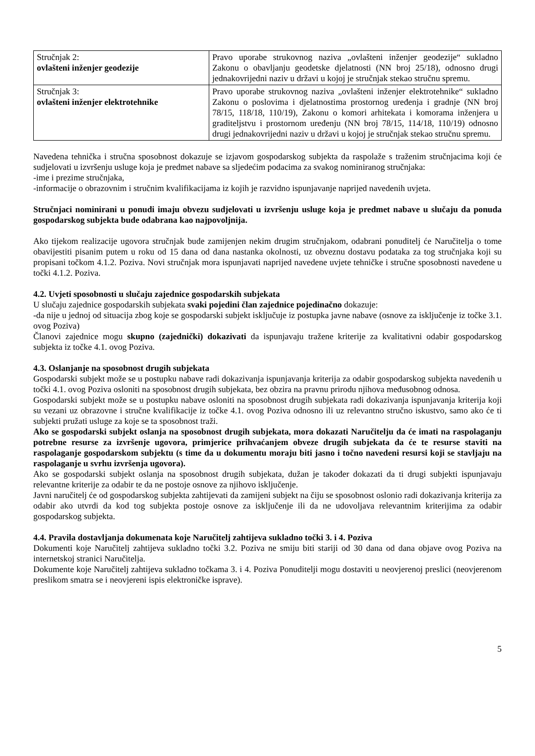| Stručnjak 2: ovlašteni inženjer geodezije | Pravo uporabe strukovnog naziva „ovlašteni inženjer geodezije“ sukladno Zakonu o obavljanju geodetske djelatnosti (NN broj 25/18), odnosno drugi jednakovrijedni naziv u državi u kojoj je stručnjak stekao stručnu spremu. |
| Stručnjak 3: ovlašteni inženjer elektrotehnike | Pravo uporabe strukovnog naziva „ovlašteni inženjer elektrotehnike“ sukladno Zakonu o poslovima i djelatnostima prostornog uređenja i gradnje (NN broj 78/15, 118/18, 110/19), Zakonu o komori arhitekata i komorama inženjera u graditeljstvu i prostornom uređenju (NN broj 78/15, 114/18, 110/19) odnosno drugi jednakovrijedni naziv u državi u kojoj je stručnjak stekao stručnu spremu. |
Navedena tehnička i stručna sposobnost dokazuje se izjavom gospodarskog subjekta da raspolaže s traženim stručnjacima koji će sudjelovati u izvršenju usluge koja je predmet nabave sa sljedećim podacima za svakog nominiranog stručnjaka:
-ime i prezime stručnjaka,
-informacije o obrazovnim i stručnim kvalifikacijama iz kojih je razvidno ispunjavanje naprijed navedenih uvjeta.
Stručnjaci nominirani u ponudi imaju obvezu sudjelovati u izvršenju usluge koja je predmet nabave u slučaju da ponuda gospodarskog subjekta bude odabrana kao najpovoljnija.
Ako tijekom realizacije ugovora stručnjak bude zamijenjen nekim drugim stručnjakom, odabrani ponuditelj će Naručitelja o tome obavijestiti pisanim putem u roku od 15 dana od dana nastanka okolnosti, uz obveznu dostavu podataka za tog stručnjaka koji su propisani točkom 4.1.2. Poziva. Novi stručnjak mora ispunjavati naprijed navedene uvjete tehničke i stručne sposobnosti navedene u točki 4.1.2. Poziva.
4.2. Uvjeti sposobnosti u slučaju zajednice gospodarskih subjekata
U slučaju zajednice gospodarskih subjekata svaki pojedini član zajednice pojedinačno dokazuje:
-da nije u jednoj od situacija zbog koje se gospodarski subjekt isključuje iz postupka javne nabave (osnove za isključenje iz točke 3.1. ovog Poziva)
Članovi zajednice mogu skupno (zajednički) dokazivati da ispunjavaju tražene kriterije za kvalitativni odabir gospodarskog subjekta iz točke 4.1. ovog Poziva.
4.3. Oslanjanje na sposobnost drugih subjekata
Gospodarski subjekt može se u postupku nabave radi dokazivanja ispunjavanja kriterija za odabir gospodarskog subjekta navedenih u točki 4.1. ovog Poziva osloniti na sposobnost drugih subjekata, bez obzira na pravnu prirodu njihova međusobnog odnosa.
Gospodarski subjekt može se u postupku nabave osloniti na sposobnost drugih subjekata radi dokazivanja ispunjavanja kriterija koji su vezani uz obrazovne i stručne kvalifikacije iz točke 4.1. ovog Poziva odnosno ili uz relevantno stručno iskustvo, samo ako će ti subjekti pružati usluge za koje se ta sposobnost traži.
Ako se gospodarski subjekt oslanja na sposobnost drugih subjekata, mora dokazati Naručitelju da će imati na raspolaganju potrebne resurse za izvršenje ugovora, primjerice prihvaćanjem obveze drugih subjekata da će te resurse staviti na raspolaganje gospodarskom subjektu (s time da u dokumentu moraju biti jasno i točno navedeni resursi koji se stavljaju na raspolaganje u svrhu izvršenja ugovora).
Ako se gospodarski subjekt oslanja na sposobnost drugih subjekata, dužan je također dokazati da ti drugi subjekti ispunjavaju relevantne kriterije za odabir te da ne postoje osnove za njihovo isključenje.
Javni naručitelj će od gospodarskog subjekta zahtijevati da zamijeni subjekt na čiju se sposobnost oslonio radi dokazivanja kriterija za odabir ako utvrdi da kod tog subjekta postoje osnove za isključenje ili da ne udovoljava relevantnim kriterijima za odabir gospodarskog subjekta.
4.4. Pravila dostavljanja dokumenata koje Naručitelj zahtijeva sukladno točki 3. i 4. Poziva
Dokumenti koje Naručitelj zahtijeva sukladno točki 3.2. Poziva ne smiju biti stariji od 30 dana od dana objave ovog Poziva na internetskoj stranici Naručitelja.
Dokumente koje Naručitelj zahtijeva sukladno točkama 3. i 4. Poziva Ponuditelji mogu dostaviti u neovjerenoj preslici (neovjerenom preslikom smatra se i neovjereni ispis elektroničke isprave).
5